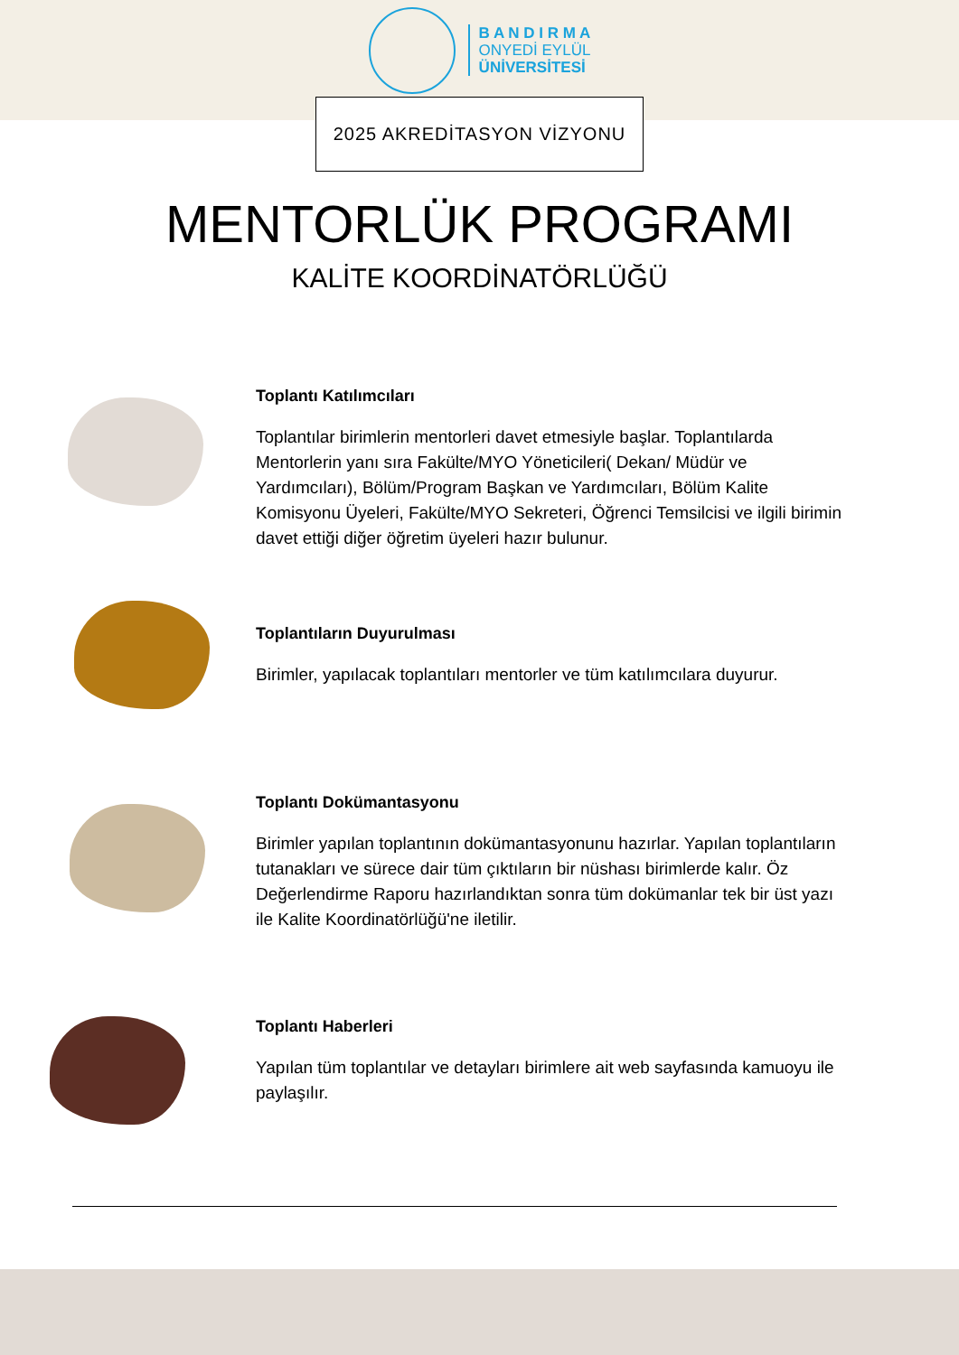B A N D I R M A
ONYEDİ EYLÜL
ÜNİVERSİTESİ
2025 AKREDİTASYON VİZYONU
MENTORLÜK PROGRAMI
KALİTE KOORDİNATÖRLÜĞÜ
Toplantı Katılımcıları
Toplantılar birimlerin mentorleri davet etmesiyle başlar. Toplantılarda Mentorlerin yanı sıra Fakülte/MYO Yöneticileri( Dekan/ Müdür ve Yardımcıları), Bölüm/Program Başkan ve Yardımcıları, Bölüm Kalite Komisyonu Üyeleri, Fakülte/MYO Sekreteri, Öğrenci Temsilcisi ve ilgili birimin davet ettiği diğer öğretim üyeleri hazır bulunur.
Toplantıların Duyurulması
Birimler, yapılacak toplantıları mentorler ve tüm katılımcılara duyurur.
Toplantı Dokümantasyonu
Birimler yapılan toplantının dokümantasyonunu hazırlar. Yapılan toplantıların tutanakları ve sürece dair tüm çıktıların bir nüshası birimlerde kalır. Öz Değerlendirme Raporu hazırlandıktan sonra tüm dokümanlar tek bir üst yazı ile Kalite Koordinatörlüğü'ne iletilir.
Toplantı Haberleri
Yapılan tüm toplantılar ve detayları birimlere ait web sayfasında kamuoyu ile paylaşılır.